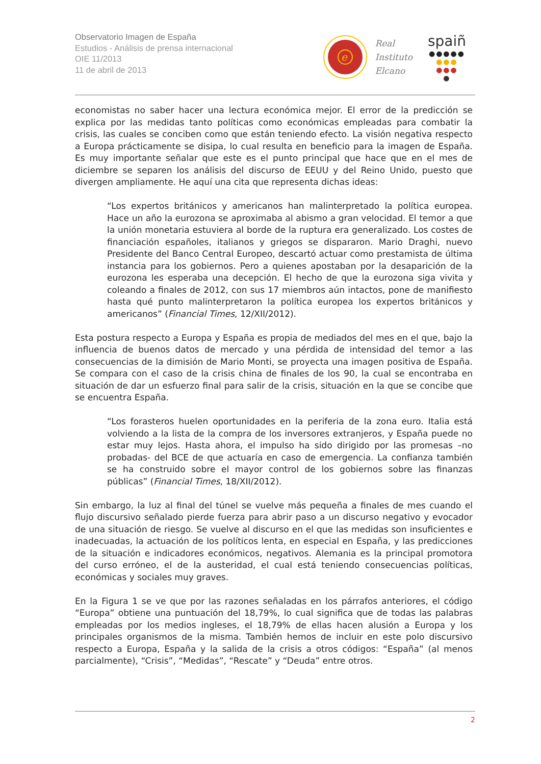Observatorio Imagen de España
Estudios - Análisis de prensa internacional
OIE 11/2013
11 de abril de 2013
e
Real
Instituto
Elcano
spaiñ
●●●●●
●●●
●●●
●
economistas no saber hacer una lectura económica mejor. El error de la predicción se explica por las medidas tanto políticas como económicas empleadas para combatir la crisis, las cuales se conciben como que están teniendo efecto. La visión negativa respecto a Europa prácticamente se disipa, lo cual resulta en beneficio para la imagen de España. Es muy importante señalar que este es el punto principal que hace que en el mes de diciembre se separen los análisis del discurso de EEUU y del Reino Unido, puesto que divergen ampliamente. He aquí una cita que representa dichas ideas:
“Los expertos británicos y americanos han malinterpretado la política europea. Hace un año la eurozona se aproximaba al abismo a gran velocidad. El temor a que la unión monetaria estuviera al borde de la ruptura era generalizado. Los costes de financiación españoles, italianos y griegos se dispararon. Mario Draghi, nuevo Presidente del Banco Central Europeo, descartó actuar como prestamista de última instancia para los gobiernos. Pero a quienes apostaban por la desaparición de la eurozona les esperaba una decepción. El hecho de que la eurozona siga vivita y coleando a finales de 2012, con sus 17 miembros aún intactos, pone de manifiesto hasta qué punto malinterpretaron la política europea los expertos británicos y americanos” (Financial Times, 12/XII/2012).
Esta postura respecto a Europa y España es propia de mediados del mes en el que, bajo la influencia de buenos datos de mercado y una pérdida de intensidad del temor a las consecuencias de la dimisión de Mario Monti, se proyecta una imagen positiva de España. Se compara con el caso de la crisis china de finales de los 90, la cual se encontraba en situación de dar un esfuerzo final para salir de la crisis, situación en la que se concibe que se encuentra España.
“Los forasteros huelen oportunidades en la periferia de la zona euro. Italia está volviendo a la lista de la compra de los inversores extranjeros, y España puede no estar muy lejos. Hasta ahora, el impulso ha sido dirigido por las promesas –no probadas- del BCE de que actuaría en caso de emergencia. La confianza también se ha construido sobre el mayor control de los gobiernos sobre las finanzas públicas” (Financial Times, 18/XII/2012).
Sin embargo, la luz al final del túnel se vuelve más pequeña a finales de mes cuando el flujo discursivo señalado pierde fuerza para abrir paso a un discurso negativo y evocador de una situación de riesgo. Se vuelve al discurso en el que las medidas son insuficientes e inadecuadas, la actuación de los políticos lenta, en especial en España, y las predicciones de la situación e indicadores económicos, negativos. Alemania es la principal promotora del curso erróneo, el de la austeridad, el cual está teniendo consecuencias políticas, económicas y sociales muy graves.
En la Figura 1 se ve que por las razones señaladas en los párrafos anteriores, el código “Europa” obtiene una puntuación del 18,79%, lo cual significa que de todas las palabras empleadas por los medios ingleses, el 18,79% de ellas hacen alusión a Europa y los principales organismos de la misma. También hemos de incluir en este polo discursivo respecto a Europa, España y la salida de la crisis a otros códigos: “España” (al menos parcialmente), “Crisis”, “Medidas”, “Rescate” y “Deuda” entre otros.
2